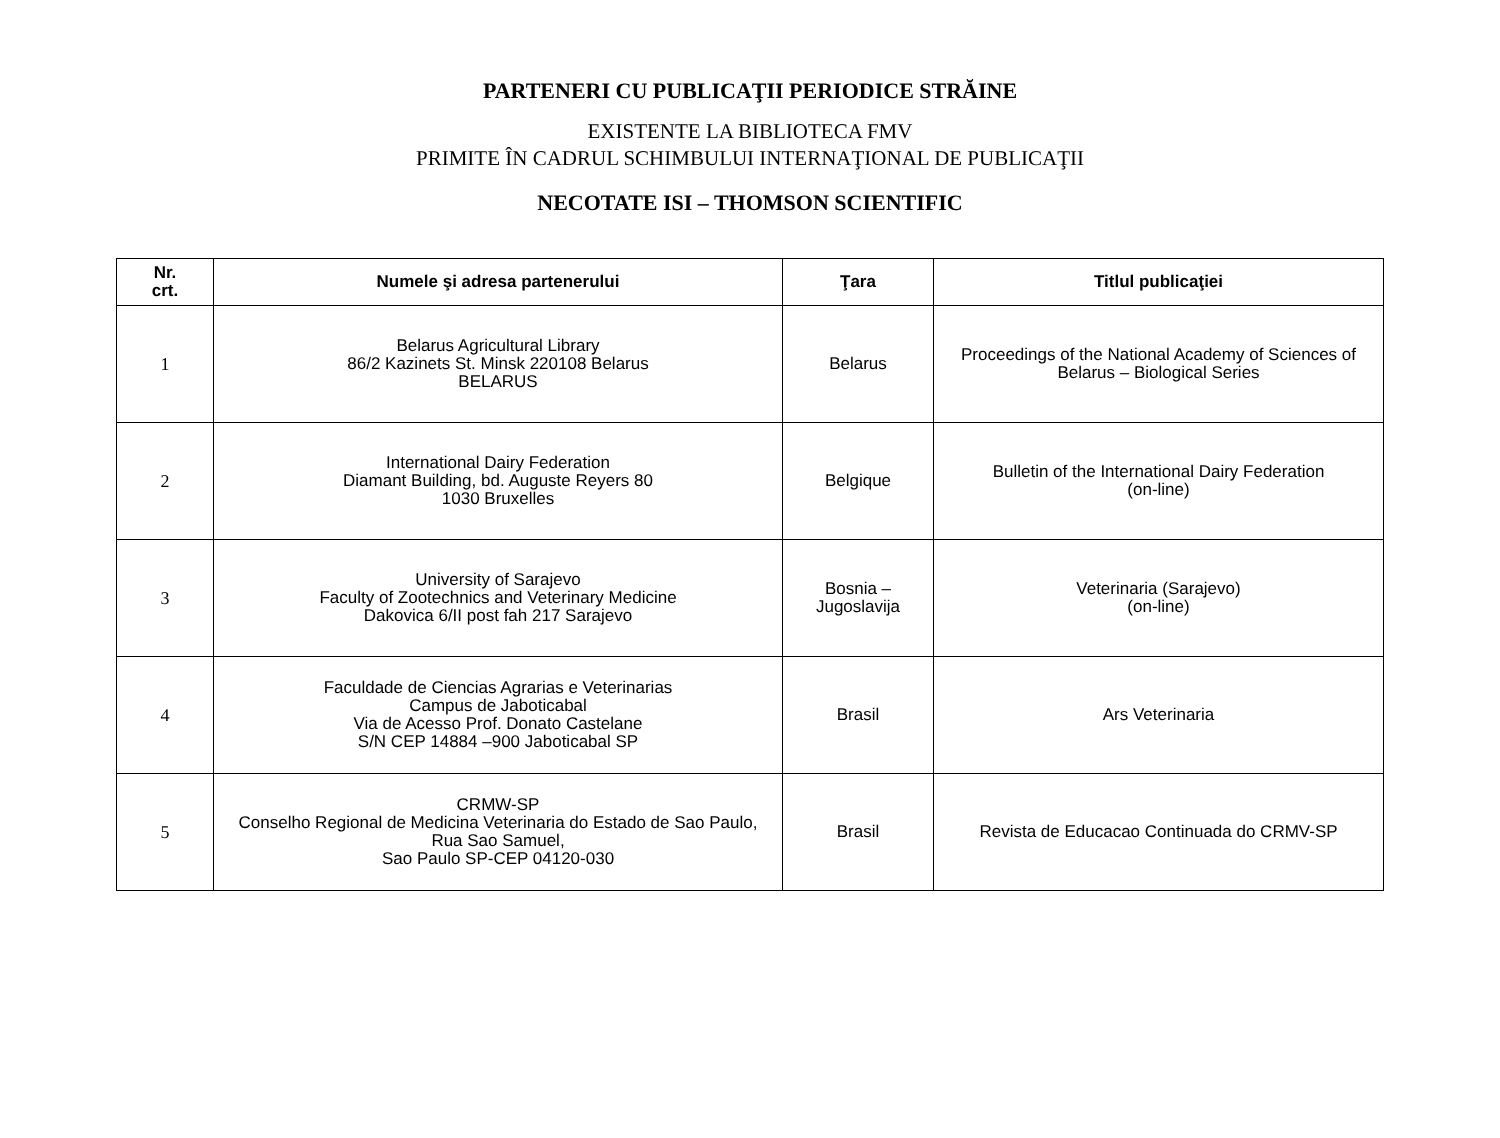PARTENERI CU PUBLICAŢII PERIODICE STRĂINE
EXISTENTE LA BIBLIOTECA FMV
PRIMITE ÎN CADRUL SCHIMBULUI INTERNAŢIONAL DE PUBLICAŢII
NECOTATE ISI – THOMSON SCIENTIFIC
| Nr. crt. | Numele şi adresa partenerului | Ţara | Titlul publicaţiei |
| --- | --- | --- | --- |
| 1 | Belarus Agricultural Library 86/2 Kazinets St. Minsk 220108 Belarus BELARUS | Belarus | Proceedings of the National Academy of Sciences of Belarus – Biological Series |
| 2 | International Dairy Federation Diamant Building, bd. Auguste Reyers 80 1030 Bruxelles | Belgique | Bulletin of the International Dairy Federation (on-line) |
| 3 | University of Sarajevo Faculty of Zootechnics and Veterinary Medicine Dakovica 6/II post fah 217 Sarajevo | Bosnia – Jugoslavija | Veterinaria (Sarajevo) (on-line) |
| 4 | Faculdade de Ciencias Agrarias e Veterinarias Campus de Jaboticabal Via de Acesso Prof. Donato Castelane S/N CEP 14884 –900 Jaboticabal SP | Brasil | Ars Veterinaria |
| 5 | CRMW-SP Conselho Regional de Medicina Veterinaria do Estado de Sao Paulo, Rua Sao Samuel, Sao Paulo SP-CEP 04120-030 | Brasil | Revista de Educacao Continuada do CRMV-SP |